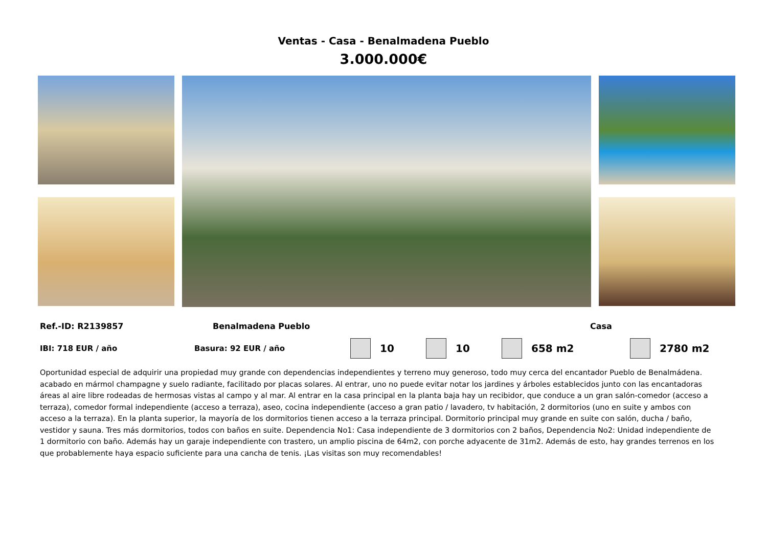Ventas - Casa - Benalmadena Pueblo
3.000.000€
Ref.-ID: R2139857 Benalmadena Pueblo Casa
IBI: 718 EUR / año Basura: 92 EUR / año 10 10 658 m2 2780 m2
Oportunidad especial de adquirir una propiedad muy grande con dependencias independientes y terreno muy generoso, todo muy cerca del encantador Pueblo de Benalmádena. acabado en mármol champagne y suelo radiante, facilitado por placas solares. Al entrar, uno no puede evitar notar los jardines y árboles establecidos junto con las encantadoras áreas al aire libre rodeadas de hermosas vistas al campo y al mar. Al entrar en la casa principal en la planta baja hay un recibidor, que conduce a un gran salón-comedor (acceso a terraza), comedor formal independiente (acceso a terraza), aseo, cocina independiente (acceso a gran patio / lavadero, tv habitación, 2 dormitorios (uno en suite y ambos con acceso a la terraza). En la planta superior, la mayoría de los dormitorios tienen acceso a la terraza principal. Dormitorio principal muy grande en suite con salón, ducha / baño, vestidor y sauna. Tres más dormitorios, todos con baños en suite. Dependencia No1: Casa independiente de 3 dormitorios con 2 baños, Dependencia No2: Unidad independiente de 1 dormitorio con baño. Además hay un garaje independiente con trastero, un amplio piscina de 64m2, con porche adyacente de 31m2. Además de esto, hay grandes terrenos en los que probablemente haya espacio suficiente para una cancha de tenis. ¡Las visitas son muy recomendables!